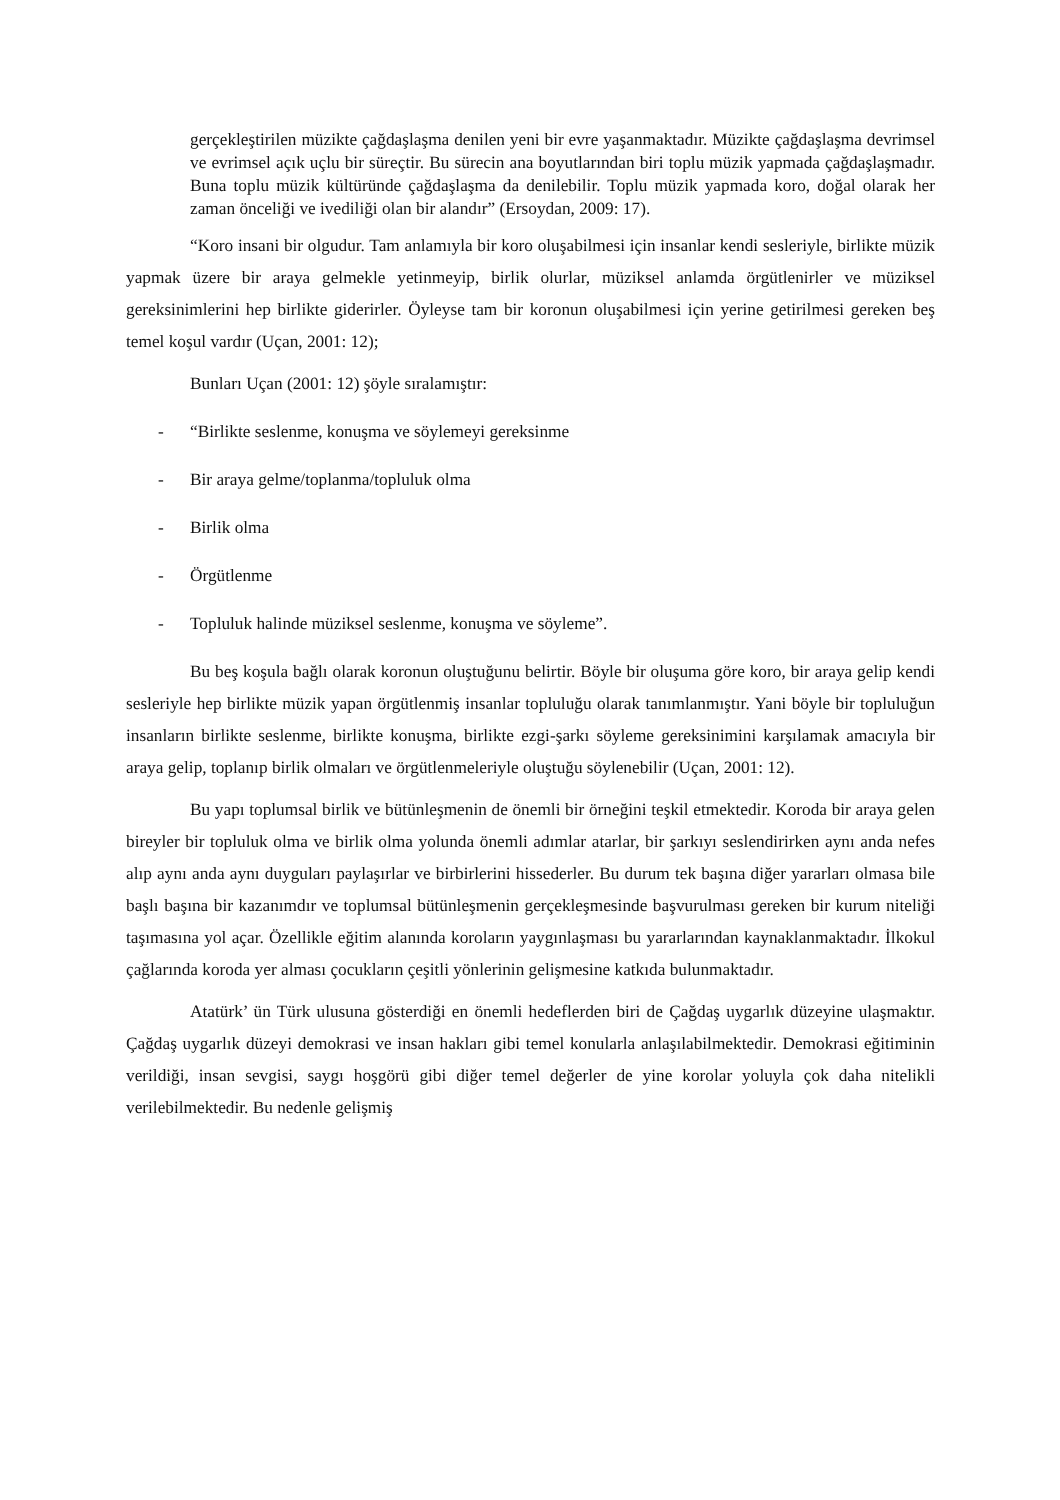gerçekleştirilen müzikte çağdaşlaşma denilen yeni bir evre yaşanmaktadır. Müzikte çağdaşlaşma devrimsel ve evrimsel açık uçlu bir süreçtir. Bu sürecin ana boyutlarından biri toplu müzik yapmada çağdaşlaşmadır. Buna toplu müzik kültüründe çağdaşlaşma da denilebilir. Toplu müzik yapmada koro, doğal olarak her zaman önceliği ve ivediliği olan bir alandır” (Ersoydan, 2009: 17).
“Koro insani bir olgudur. Tam anlamıyla bir koro oluşabilmesi için insanlar kendi sesleriyle, birlikte müzik yapmak üzere bir araya gelmekle yetinmeyip, birlik olurlar, müziksel anlamda örgütlenirler ve müziksel gereksinimlerini hep birlikte giderirler. Öyleyse tam bir koronun oluşabilmesi için yerine getirilmesi gereken beş temel koşul vardır (Uçan, 2001: 12);
Bunları Uçan (2001: 12) şöyle sıralamıştır:
- “Birlikte seslenme, konuşma ve söylemeyi gereksinme
- Bir araya gelme/toplanma/topluluk olma
- Birlik olma
- Örgütlenme
- Topluluk halinde müziksel seslenme, konuşma ve söyleme”.
Bu beş koşula bağlı olarak koronun oluştuğunu belirtir. Böyle bir oluşuma göre koro, bir araya gelip kendi sesleriyle hep birlikte müzik yapan örgütlenmiş insanlar topluluğu olarak tanımlanmıştır. Yani böyle bir topluluğun insanların birlikte seslenme, birlikte konuşma, birlikte ezgi-şarkı söyleme gereksinimini karşılamak amacıyla bir araya gelip, toplanıp birlik olmaları ve örgütlenmeleriyle oluştuğu söylenebilir (Uçan, 2001: 12).
Bu yapı toplumsal birlik ve bütünleşmenin de önemli bir örneğini teşkil etmektedir. Koroda bir araya gelen bireyler bir topluluk olma ve birlik olma yolunda önemli adımlar atarlar, bir şarkıyı seslendirirken aynı anda nefes alıp aynı anda aynı duyguları paylaşırlar ve birbirlerini hissederler. Bu durum tek başına diğer yararları olmasa bile başlı başına bir kazanımdır ve toplumsal bütünleşmenin gerçekleşmesinde başvurulması gereken bir kurum niteliği taşımasına yol açar. Özellikle eğitim alanında koroların yaygınlaşması bu yararlarından kaynaklanmaktadır. İlkokul çağlarında koroda yer alması çocukların çeşitli yönlerinin gelişmesine katkıda bulunmaktadır.
Atatürk’ ün Türk ulusuna gösterdiği en önemli hedeflerden biri de Çağdaş uygarlık düzeyine ulaşmaktır. Çağdaş uygarlık düzeyi demokrasi ve insan hakları gibi temel konularla anlaşılabilmektedir. Demokrasi eğitiminin verildiği, insan sevgisi, saygı hoşgörü gibi diğer temel değerler de yine korolar yoluyla çok daha nitelikli verilebilmektedir. Bu nedenle gelişmiş